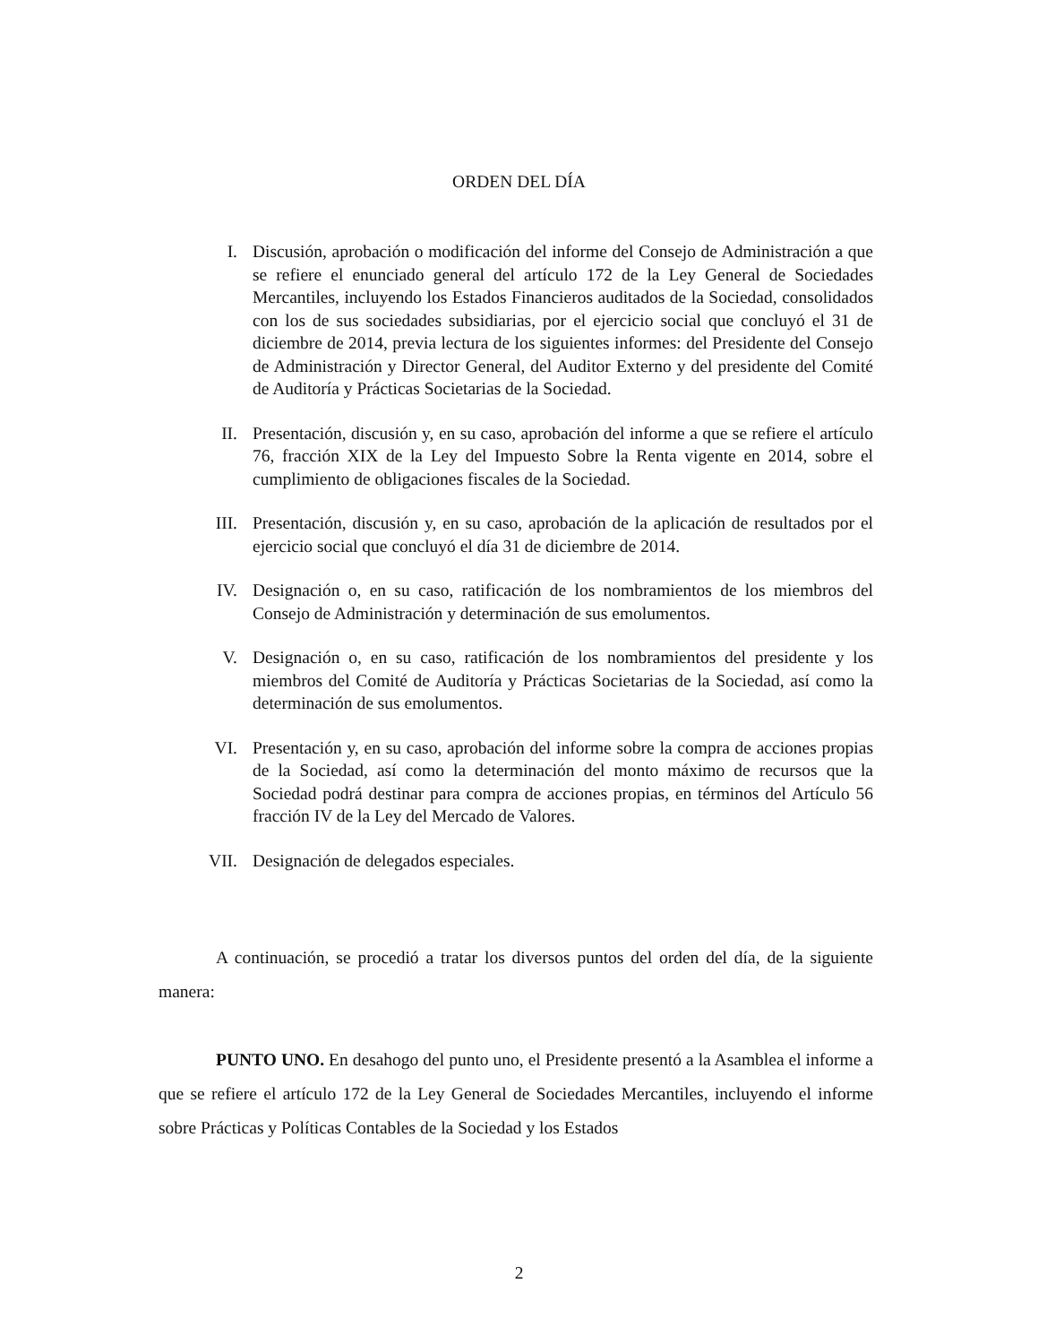ORDEN DEL DÍA
I. Discusión, aprobación o modificación del informe del Consejo de Administración a que se refiere el enunciado general del artículo 172 de la Ley General de Sociedades Mercantiles, incluyendo los Estados Financieros auditados de la Sociedad, consolidados con los de sus sociedades subsidiarias, por el ejercicio social que concluyó el 31 de diciembre de 2014, previa lectura de los siguientes informes: del Presidente del Consejo de Administración y Director General, del Auditor Externo y del presidente del Comité de Auditoría y Prácticas Societarias de la Sociedad.
II. Presentación, discusión y, en su caso, aprobación del informe a que se refiere el artículo 76, fracción XIX de la Ley del Impuesto Sobre la Renta vigente en 2014, sobre el cumplimiento de obligaciones fiscales de la Sociedad.
III. Presentación, discusión y, en su caso, aprobación de la aplicación de resultados por el ejercicio social que concluyó el día 31 de diciembre de 2014.
IV. Designación o, en su caso, ratificación de los nombramientos de los miembros del Consejo de Administración y determinación de sus emolumentos.
V. Designación o, en su caso, ratificación de los nombramientos del presidente y los miembros del Comité de Auditoría y Prácticas Societarias de la Sociedad, así como la determinación de sus emolumentos.
VI. Presentación y, en su caso, aprobación del informe sobre la compra de acciones propias de la Sociedad, así como la determinación del monto máximo de recursos que la Sociedad podrá destinar para compra de acciones propias, en términos del Artículo 56 fracción IV de la Ley del Mercado de Valores.
VII. Designación de delegados especiales.
A continuación, se procedió a tratar los diversos puntos del orden del día, de la siguiente manera:
PUNTO UNO. En desahogo del punto uno, el Presidente presentó a la Asamblea el informe a que se refiere el artículo 172 de la Ley General de Sociedades Mercantiles, incluyendo el informe sobre Prácticas y Políticas Contables de la Sociedad y los Estados
2